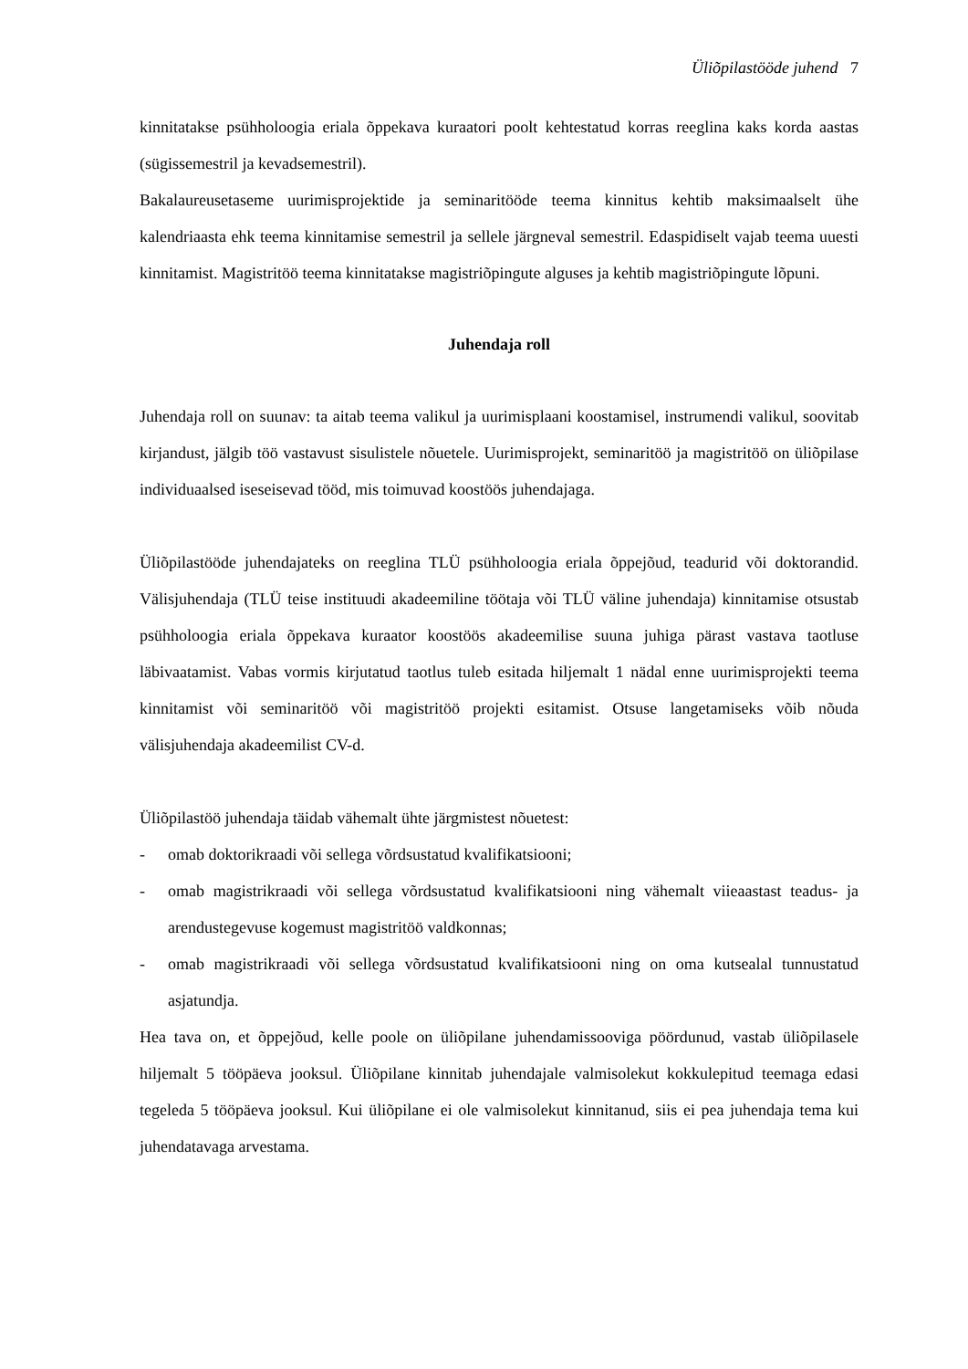Üliõpilastööde juhend 7
kinnitatakse psühholoogia eriala õppekava kuraatori poolt kehtestatud korras reeglina kaks korda aastas (sügissemestril ja kevadsemestril).
Bakalaureusetaseme uurimisprojektide ja seminaritööde teema kinnitus kehtib maksimaalselt ühe kalendriaasta ehk teema kinnitamise semestril ja sellele järgneval semestril. Edaspidiselt vajab teema uuesti kinnitamist. Magistritöö teema kinnitatakse magistriõpingute alguses ja kehtib magistriõpingute lõpuni.
Juhendaja roll
Juhendaja roll on suunav: ta aitab teema valikul ja uurimisplaani koostamisel, instrumendi valikul, soovitab kirjandust, jälgib töö vastavust sisulistele nõuetele. Uurimisprojekt, seminaritöö ja magistritöö on üliõpilase individuaalsed iseseisevad tööd, mis toimuvad koostöös juhendajaga.
Üliõpilastööde juhendajateks on reeglina TLÜ psühholoogia eriala õppejõud, teadurid või doktorandid. Välisjuhendaja (TLÜ teise instituudi akadeemiline töötaja või TLÜ väline juhendaja) kinnitamise otsustab psühholoogia eriala õppekava kuraator koostöös akadeemilise suuna juhiga pärast vastava taotluse läbivaatamist. Vabas vormis kirjutatud taotlus tuleb esitada hiljemalt 1 nädal enne uurimisprojekti teema kinnitamist või seminaritöö või magistritöö projekti esitamist. Otsuse langetamiseks võib nõuda välisjuhendaja akadeemilist CV-d.
Üliõpilastöö juhendaja täidab vähemalt ühte järgmistest nõuetest:
- omab doktorikraadi või sellega võrdsustatud kvalifikatsiooni;
- omab magistrikraadi või sellega võrdsustatud kvalifikatsiooni ning vähemalt viieaastast teadus- ja arendustegevuse kogemust magistritöö valdkonnas;
- omab magistrikraadi või sellega võrdsustatud kvalifikatsiooni ning on oma kutsealal tunnustatud asjatundja.
Hea tava on, et õppejõud, kelle poole on üliõpilane juhendamissooviga pöördunud, vastab üliõpilasele hiljemalt 5 tööpäeva jooksul. Üliõpilane kinnitab juhendajale valmisolekut kokkulepitud teemaga edasi tegeleda 5 tööpäeva jooksul. Kui üliõpilane ei ole valmisolekut kinnitanud, siis ei pea juhendaja tema kui juhendatavaga arvestama.